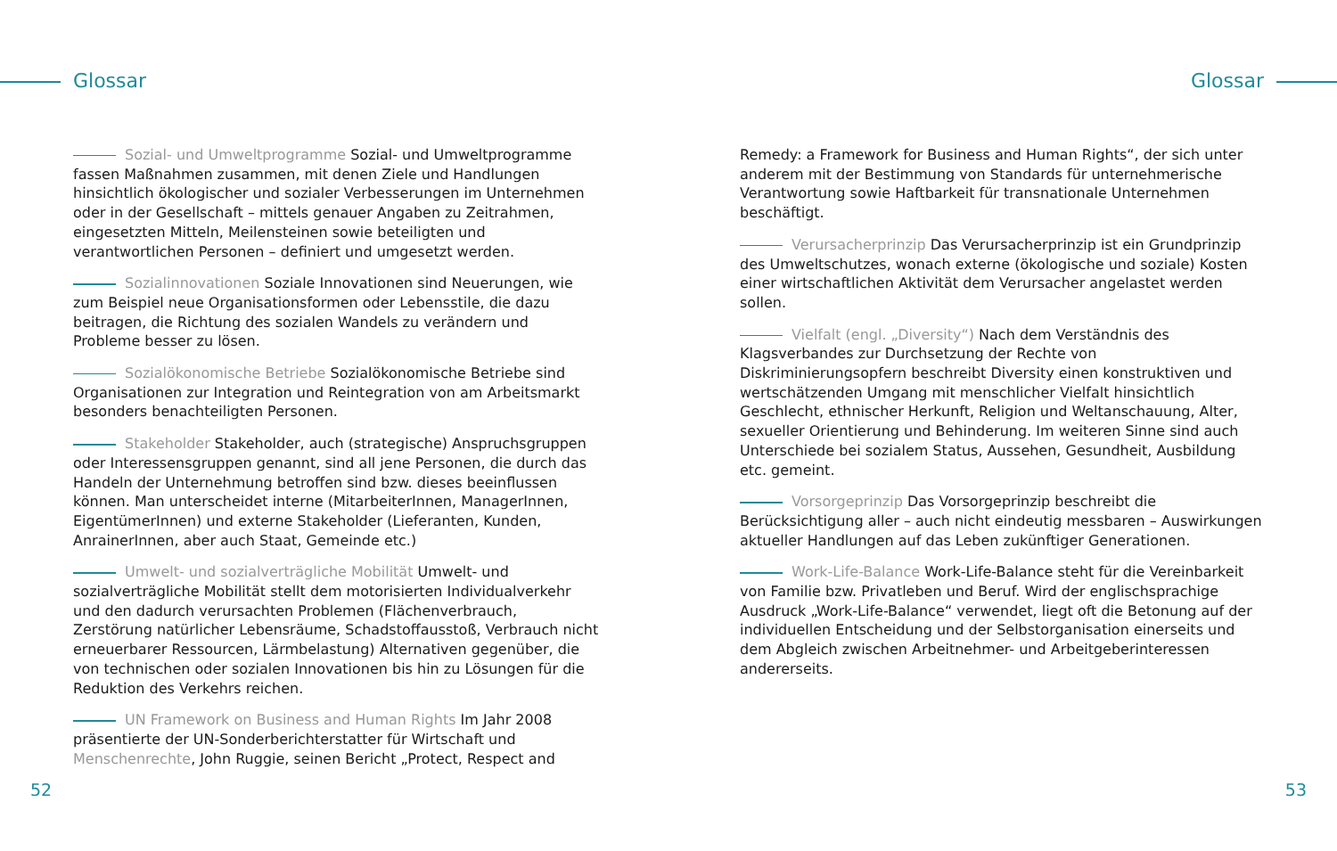Glossar
Sozial- und Umweltprogramme Sozial- und Umweltprogramme fassen Maßnahmen zusammen, mit denen Ziele und Handlungen hinsichtlich ökologischer und sozialer Verbesserungen im Unternehmen oder in der Gesellschaft – mittels genauer Angaben zu Zeitrahmen, eingesetzten Mitteln, Meilensteinen sowie beteiligten und verantwortlichen Personen – definiert und umgesetzt werden.
Sozialinnovationen Soziale Innovationen sind Neuerungen, wie zum Beispiel neue Organisationsformen oder Lebensstile, die dazu beitragen, die Richtung des sozialen Wandels zu verändern und Probleme besser zu lösen.
Sozialökonomische Betriebe Sozialökonomische Betriebe sind Organisationen zur Integration und Reintegration von am Arbeitsmarkt besonders benachteiligten Personen.
Stakeholder Stakeholder, auch (strategische) Anspruchsgruppen oder Interessensgruppen genannt, sind all jene Personen, die durch das Handeln der Unternehmung betroffen sind bzw. dieses beeinflussen können. Man unterscheidet interne (MitarbeiterInnen, ManagerInnen, EigentümerInnen) und externe Stakeholder (Lieferanten, Kunden, AnrainerInnen, aber auch Staat, Gemeinde etc.)
Umwelt- und sozialverträgliche Mobilität Umwelt- und sozialverträgliche Mobilität stellt dem motorisierten Individualverkehr und den dadurch verursachten Problemen (Flächenverbrauch, Zerstörung natürlicher Lebensräume, Schadstoffausstoß, Verbrauch nicht erneuerbarer Ressourcen, Lärmbelastung) Alternativen gegenüber, die von technischen oder sozialen Innovationen bis hin zu Lösungen für die Reduktion des Verkehrs reichen.
UN Framework on Business and Human Rights Im Jahr 2008 präsentierte der UN-Sonderberichterstatter für Wirtschaft und Menschenrechte, John Ruggie, seinen Bericht „Protect, Respect and
52
Glossar
Remedy: a Framework for Business and Human Rights“, der sich unter anderem mit der Bestimmung von Standards für unternehmerische Verantwortung sowie Haftbarkeit für transnationale Unternehmen beschäftigt.
Verursacherprinzip Das Verursacherprinzip ist ein Grundprinzip des Umweltschutzes, wonach externe (ökologische und soziale) Kosten einer wirtschaftlichen Aktivität dem Verursacher angelastet werden sollen.
Vielfalt (engl. „Diversity“) Nach dem Verständnis des Klagsverbandes zur Durchsetzung der Rechte von Diskriminierungsopfern beschreibt Diversity einen konstruktiven und wertschätzenden Umgang mit menschlicher Vielfalt hinsichtlich Geschlecht, ethnischer Herkunft, Religion und Weltanschauung, Alter, sexueller Orientierung und Behinderung. Im weiteren Sinne sind auch Unterschiede bei sozialem Status, Aussehen, Gesundheit, Ausbildung etc. gemeint.
Vorsorgeprinzip Das Vorsorgeprinzip beschreibt die Berücksichtigung aller – auch nicht eindeutig messbaren – Auswirkungen aktueller Handlungen auf das Leben zukünftiger Generationen.
Work-Life-Balance Work-Life-Balance steht für die Vereinbarkeit von Familie bzw. Privatleben und Beruf. Wird der englischsprachige Ausdruck „Work-Life-Balance“ verwendet, liegt oft die Betonung auf der individuellen Entscheidung und der Selbstorganisation einerseits und dem Abgleich zwischen Arbeitnehmer- und Arbeitgeberinteressen andererseits.
53